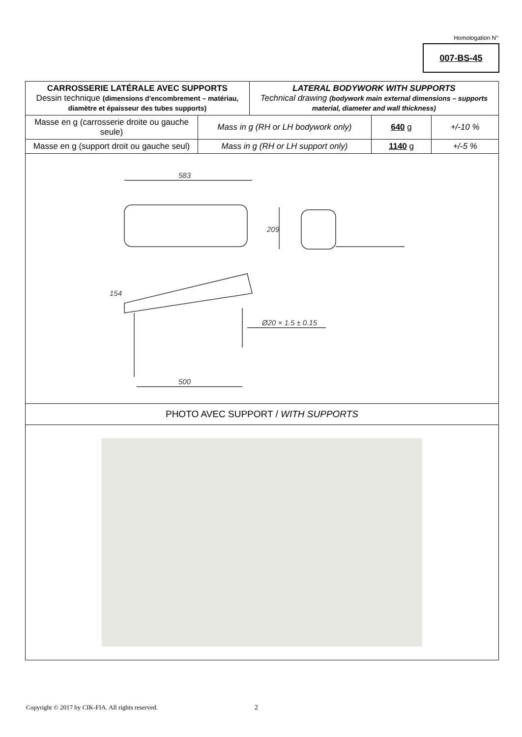Homologation N°
007-BS-45
| CARROSSERIE LATÉRALE AVEC SUPPORTS Dessin technique (dimensions d'encombrement – matériau, diamètre et épaisseur des tubes supports) | | LATERAL BODYWORK WITH SUPPORTS Technical drawing (bodywork main external dimensions – supports material, diameter and wall thickness) | | |
| Masse en g (carrosserie droite ou gauche seule) | Mass in g (RH or LH bodywork only) | | 640 g | +/-10 % |
| Masse en g (support droit ou gauche seul) | Mass in g (RH or LH support only) | | 1140 g | +/-5 % |
| 583 209 154 500 Ø20 × 1.5 ± 0.15 | | | | |
| PHOTO AVEC SUPPORT / WITH SUPPORTS | | | | |
Copyright © 2017 by CIK-FIA. All rights reserved.
2